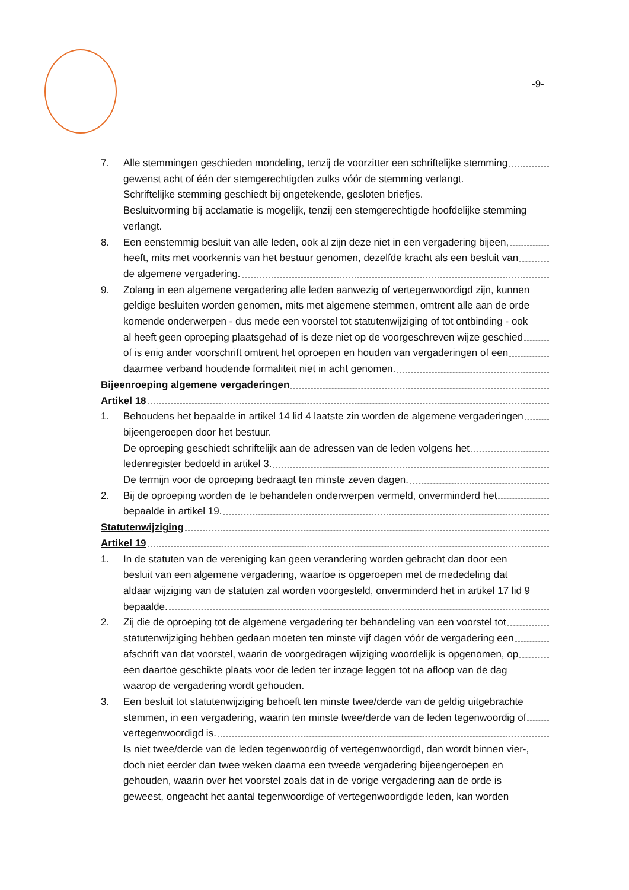-9-
7. Alle stemmingen geschieden mondeling, tenzij de voorzitter een schriftelijke stemming
gewenst acht of één der stemgerechtigden zulks vóór de stemming verlangt.
Schriftelijke stemming geschiedt bij ongetekende, gesloten briefjes.
Besluitvorming bij acclamatie is mogelijk, tenzij een stemgerechtigde hoofdelijke stemming
verlangt.
8. Een eenstemmig besluit van alle leden, ook al zijn deze niet in een vergadering bijeen,
heeft, mits met voorkennis van het bestuur genomen, dezelfde kracht als een besluit van
de algemene vergadering.
9. Zolang in een algemene vergadering alle leden aanwezig of vertegenwoordigd zijn, kunnen
geldige besluiten worden genomen, mits met algemene stemmen, omtrent alle aan de orde
komende onderwerpen - dus mede een voorstel tot statutenwijziging of tot ontbinding - ook
al heeft geen oproeping plaatsgehad of is deze niet op de voorgeschreven wijze geschied
of is enig ander voorschrift omtrent het oproepen en houden van vergaderingen of een
daarmee verband houdende formaliteit niet in acht genomen.
Bijeenroeping algemene vergaderingen
Artikel 18
1. Behoudens het bepaalde in artikel 14 lid 4 laatste zin worden de algemene vergaderingen
bijeengeroepen door het bestuur.
De oproeping geschiedt schriftelijk aan de adressen van de leden volgens het
ledenregister bedoeld in artikel 3.
De termijn voor de oproeping bedraagt ten minste zeven dagen.
2. Bij de oproeping worden de te behandelen onderwerpen vermeld, onverminderd het
bepaalde in artikel 19.
Statutenwijziging
Artikel 19
1. In de statuten van de vereniging kan geen verandering worden gebracht dan door een
besluit van een algemene vergadering, waartoe is opgeroepen met de mededeling dat
aldaar wijziging van de statuten zal worden voorgesteld, onverminderd het in artikel 17 lid 9
bepaalde.
2. Zij die de oproeping tot de algemene vergadering ter behandeling van een voorstel tot
statutenwijziging hebben gedaan moeten ten minste vijf dagen vóór de vergadering een
afschrift van dat voorstel, waarin de voorgedragen wijziging woordelijk is opgenomen, op
een daartoe geschikte plaats voor de leden ter inzage leggen tot na afloop van de dag
waarop de vergadering wordt gehouden.
3. Een besluit tot statutenwijziging behoeft ten minste twee/derde van de geldig uitgebrachte
stemmen, in een vergadering, waarin ten minste twee/derde van de leden tegenwoordig of
vertegenwoordigd is.
Is niet twee/derde van de leden tegenwoordig of vertegenwoordigd, dan wordt binnen vier-,
doch niet eerder dan twee weken daarna een tweede vergadering bijeengeroepen en
gehouden, waarin over het voorstel zoals dat in de vorige vergadering aan de orde is
geweest, ongeacht het aantal tegenwoordige of vertegenwoordigde leden, kan worden